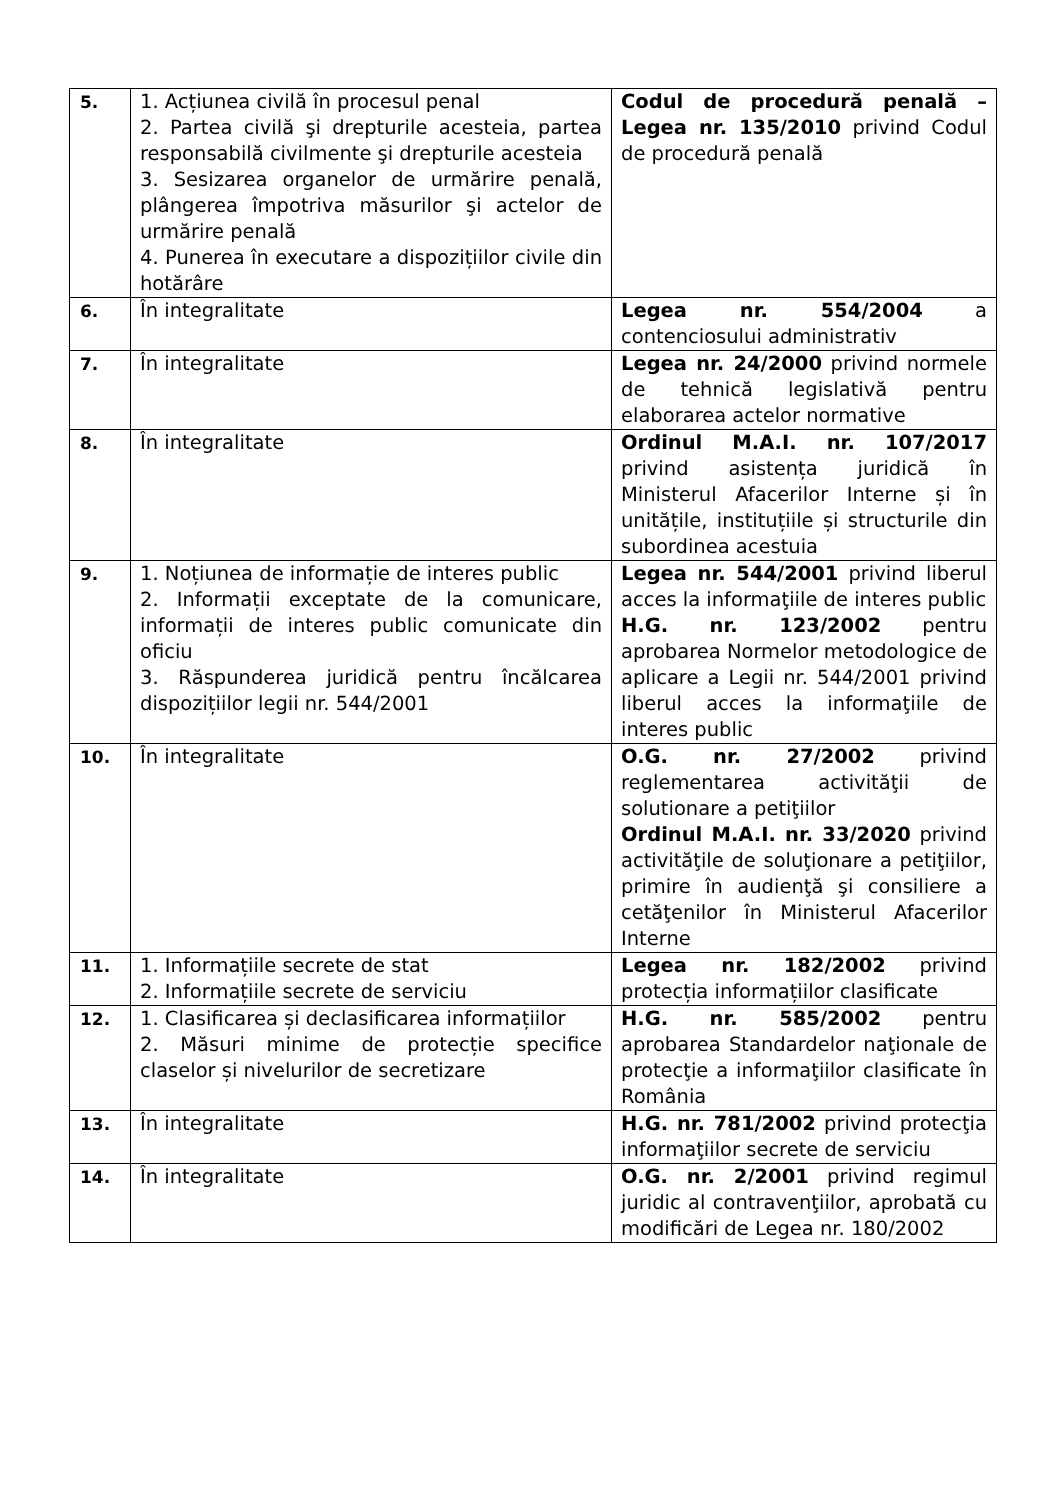| 5. | 1. Acțiunea civilă în procesul penal 2. Partea civilă şi drepturile acesteia, partea responsabilă civilmente şi drepturile acesteia 3. Sesizarea organelor de urmărire penală, plângerea împotriva măsurilor şi actelor de urmărire penală 4. Punerea în executare a dispozițiilor civile din hotărâre | Codul de procedură penală – Legea nr. 135/2010 privind Codul de procedură penală |
| 6. | În integralitate | Legea nr. 554/2004 a contenciosului administrativ |
| 7. | În integralitate | Legea nr. 24/2000 privind normele de tehnică legislativă pentru elaborarea actelor normative |
| 8. | În integralitate | Ordinul M.A.I. nr. 107/2017 privind asistența juridică în Ministerul Afacerilor Interne și în unitățile, instituțiile și structurile din subordinea acestuia |
| 9. | 1. Noțiunea de informație de interes public 2. Informații exceptate de la comunicare, informații de interes public comunicate din oficiu 3. Răspunderea juridică pentru încălcarea dispozițiilor legii nr. 544/2001 | Legea nr. 544/2001 privind liberul acces la informaţiile de interes public H.G. nr. 123/2002 pentru aprobarea Normelor metodologice de aplicare a Legii nr. 544/2001 privind liberul acces la informaţiile de interes public |
| 10. | În integralitate | O.G. nr. 27/2002 privind reglementarea activităţii de solutionare a petiţiilor Ordinul M.A.I. nr. 33/2020 privind activităţile de soluţionare a petiţiilor, primire în audienţă şi consiliere a cetăţenilor în Ministerul Afacerilor Interne |
| 11. | 1. Informațiile secrete de stat 2. Informațiile secrete de serviciu | Legea nr. 182/2002 privind protecția informațiilor clasificate |
| 12. | 1. Clasificarea și declasificarea informațiilor 2. Măsuri minime de protecție specifice claselor și nivelurilor de secretizare | H.G. nr. 585/2002 pentru aprobarea Standardelor naţionale de protecţie a informaţiilor clasificate în România |
| 13. | În integralitate | H.G. nr. 781/2002 privind protecţia informaţiilor secrete de serviciu |
| 14. | În integralitate | O.G. nr. 2/2001 privind regimul juridic al contravenţiilor, aprobată cu modificări de Legea nr. 180/2002 |